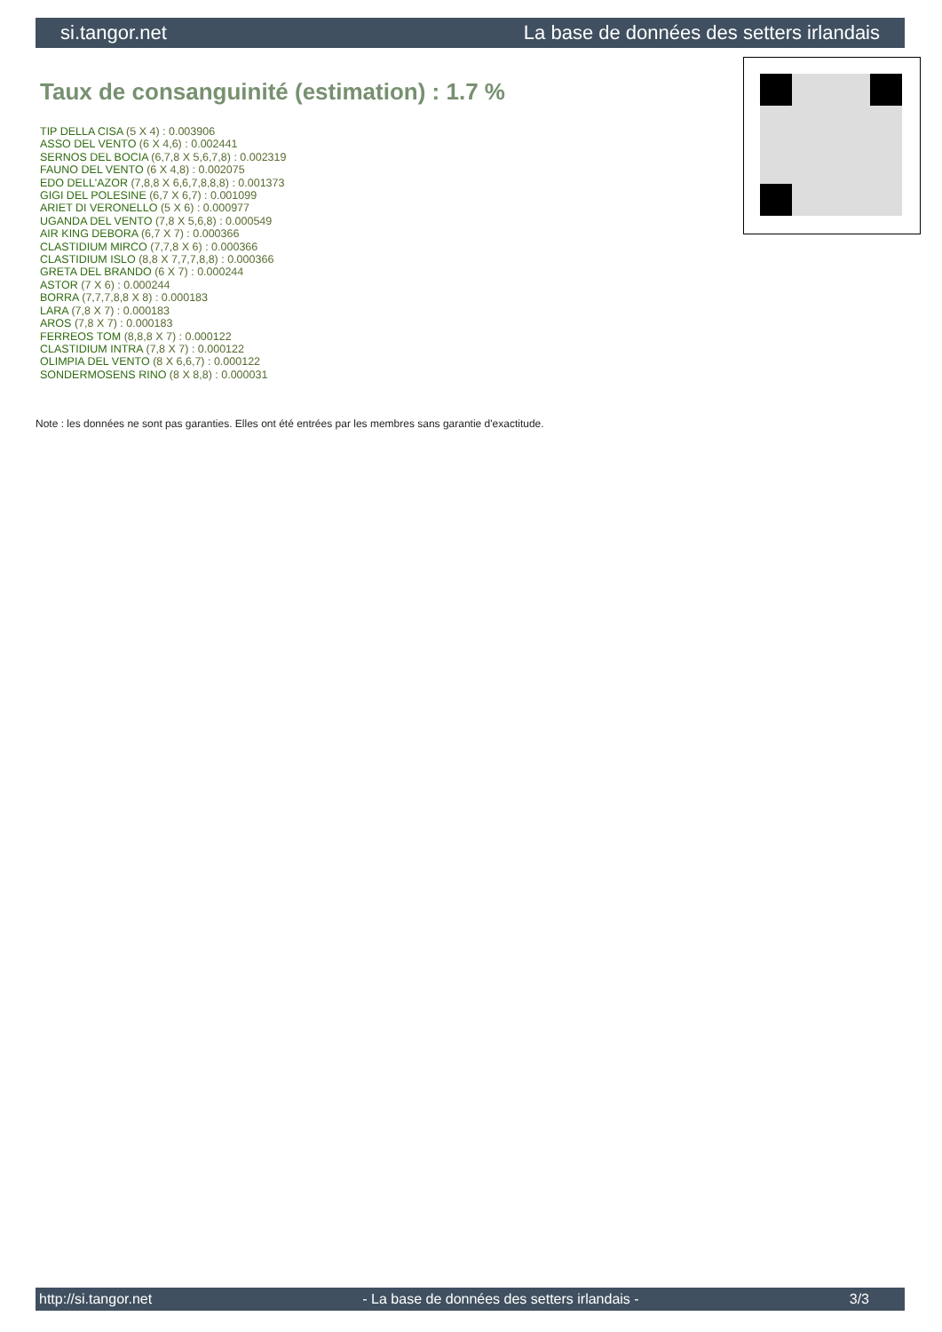si.tangor.net La base de données des setters irlandais
Taux de consanguinité (estimation) : 1.7 %
TIP DELLA CISA (5 X 4) : 0.003906
ASSO DEL VENTO (6 X 4,6) : 0.002441
SERNOS DEL BOCIA (6,7,8 X 5,6,7,8) : 0.002319
FAUNO DEL VENTO (6 X 4,8) : 0.002075
EDO DELL'AZOR (7,8,8 X 6,6,7,8,8,8) : 0.001373
GIGI DEL POLESINE (6,7 X 6,7) : 0.001099
ARIET DI VERONELLO (5 X 6) : 0.000977
UGANDA DEL VENTO (7,8 X 5,6,8) : 0.000549
AIR KING DEBORA (6,7 X 7) : 0.000366
CLASTIDIUM MIRCO (7,7,8 X 6) : 0.000366
CLASTIDIUM ISLO (8,8 X 7,7,7,8,8) : 0.000366
GRETA DEL BRANDO (6 X 7) : 0.000244
ASTOR (7 X 6) : 0.000244
BORRA (7,7,7,8,8 X 8) : 0.000183
LARA (7,8 X 7) : 0.000183
AROS (7,8 X 7) : 0.000183
FERREOS TOM (8,8,8 X 7) : 0.000122
CLASTIDIUM INTRA (7,8 X 7) : 0.000122
OLIMPIA DEL VENTO (8 X 6,6,7) : 0.000122
SONDERMOSENS RINO (8 X 8,8) : 0.000031
Note : les données ne sont pas garanties. Elles ont été entrées par les membres sans garantie d'exactitude.
http://si.tangor.net - La base de données des setters irlandais - 3/3